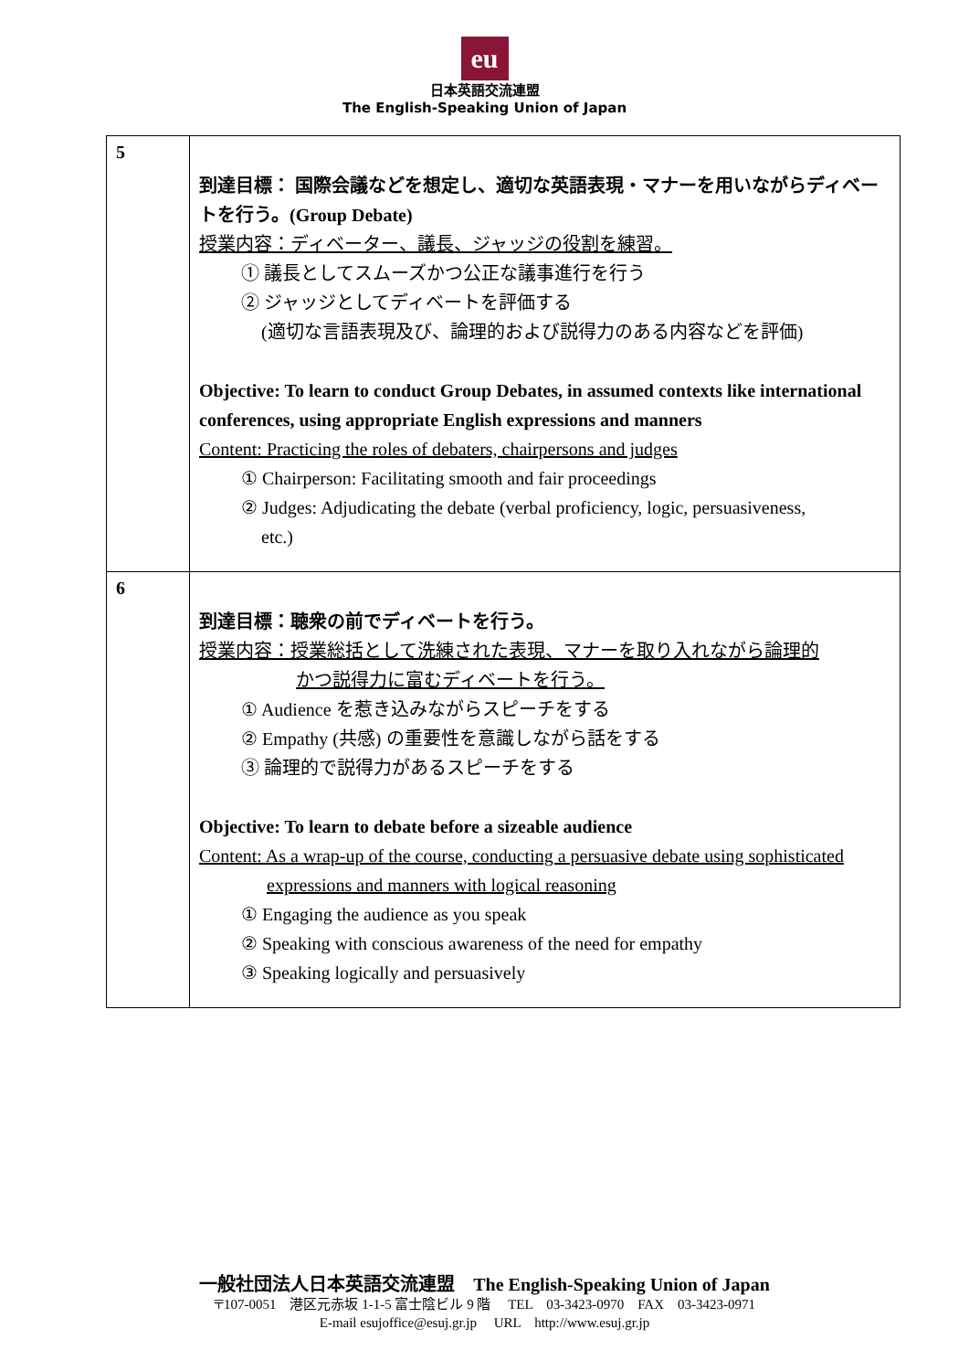eu
日本英語交流連盟
The English-Speaking Union of Japan
| 5 | 到達目標： 国際会議などを想定し、適切な英語表現・マナーを用いながらディベートを行う。(Group Debate) 授業内容：ディベーター、議長、ジャッジの役割を練習。 ① 議長としてスムーズかつ公正な議事進行を行う ② ジャッジとしてディベートを評価する (適切な言語表現及び、論理的および説得力のある内容などを評価) Objective: To learn to conduct Group Debates, in assumed contexts like international conferences, using appropriate English expressions and manners Content: Practicing the roles of debaters, chairpersons and judges ① Chairperson: Facilitating smooth and fair proceedings ② Judges: Adjudicating the debate (verbal proficiency, logic, persuasiveness, etc.) |
| 6 | 到達目標：聴衆の前でディベートを行う。 授業内容：授業総括として洗練された表現、マナーを取り入れながら論理的 かつ説得力に富むディベートを行う。 ① Audience を惹き込みながらスピーチをする ② Empathy (共感) の重要性を意識しながら話をする ③ 論理的で説得力があるスピーチをする Objective: To learn to debate before a sizeable audience Content: As a wrap-up of the course, conducting a persuasive debate using sophisticated expressions and manners with logical reasoning ① Engaging the audience as you speak ② Speaking with conscious awareness of the need for empathy ③ Speaking logically and persuasively |
一般社団法人日本英語交流連盟　The English-Speaking Union of Japan
〒107-0051　港区元赤坂 1-1-5 富士陰ビル 9 階　 TEL　03-3423-0970　FAX　03-3423-0971
E-mail esujoffice@esuj.gr.jp　 URL　http://www.esuj.gr.jp